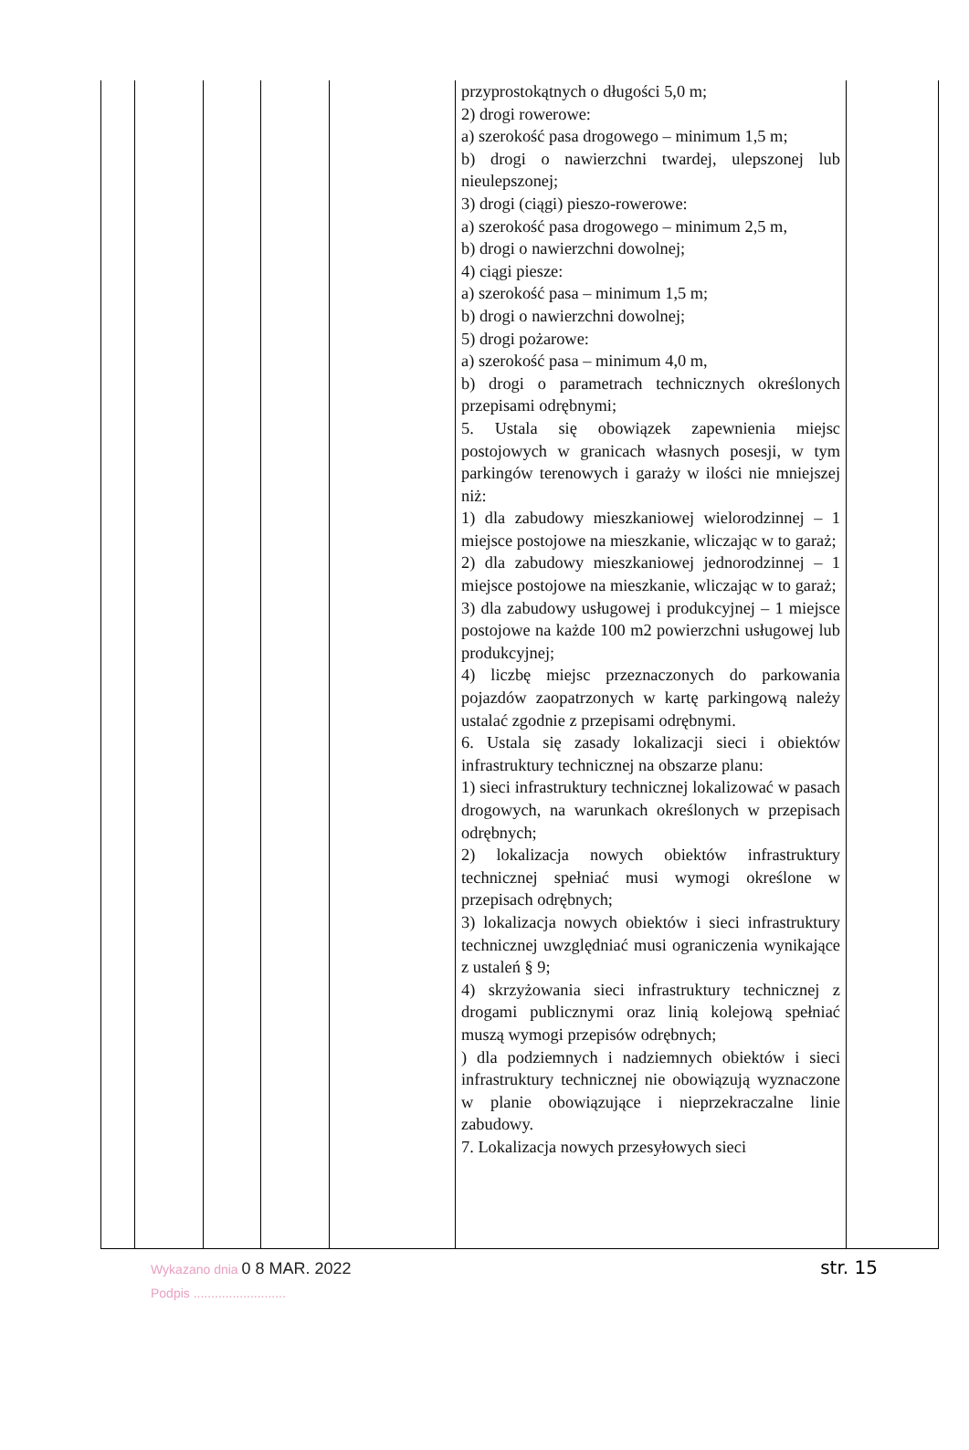| | | | | | przyprostokątnych o długości 5,0 m; 2) drogi rowerowe: a) szerokość pasa drogowego – minimum 1,5 m; b) drogi o nawierzchni twardej, ulepszonej lub nieulepszonej; 3) drogi (ciągi) pieszo-rowerowe: a) szerokość pasa drogowego – minimum 2,5 m, b) drogi o nawierzchni dowolnej; 4) ciągi piesze: a) szerokość pasa – minimum 1,5 m; b) drogi o nawierzchni dowolnej; 5) drogi pożarowe: a) szerokość pasa – minimum 4,0 m, b) drogi o parametrach technicznych określonych przepisami odrębnymi; 5. Ustala się obowiązek zapewnienia miejsc postojowych w granicach własnych posesji, w tym parkingów terenowych i garaży w ilości nie mniejszej niż: 1) dla zabudowy mieszkaniowej wielorodzinnej – 1 miejsce postojowe na mieszkanie, wliczając w to garaż; 2) dla zabudowy mieszkaniowej jednorodzinnej – 1 miejsce postojowe na mieszkanie, wliczając w to garaż; 3) dla zabudowy usługowej i produkcyjnej – 1 miejsce postojowe na każde 100 m2 powierzchni usługowej lub produkcyjnej; 4) liczbę miejsc przeznaczonych do parkowania pojazdów zaopatrzonych w kartę parkingową należy ustalać zgodnie z przepisami odrębnymi. 6. Ustala się zasady lokalizacji sieci i obiektów infrastruktury technicznej na obszarze planu: 1) sieci infrastruktury technicznej lokalizować w pasach drogowych, na warunkach określonych w przepisach odrębnych; 2) lokalizacja nowych obiektów infrastruktury technicznej spełniać musi wymogi określone w przepisach odrębnych; 3) lokalizacja nowych obiektów i sieci infrastruktury technicznej uwzględniać musi ograniczenia wynikające z ustaleń § 9; 4) skrzyżowania sieci infrastruktury technicznej z drogami publicznymi oraz linią kolejową spełniać muszą wymogi przepisów odrębnych; ) dla podziemnych i nadziemnych obiektów i sieci infrastruktury technicznej nie obowiązują wyznaczone w planie obowiązujące i nieprzekraczalne linie zabudowy. 7. Lokalizacja nowych przesyłowych sieci | |
Wykazano dnia 0 8 MAR. 2022
Podpis ..........................
str. 15